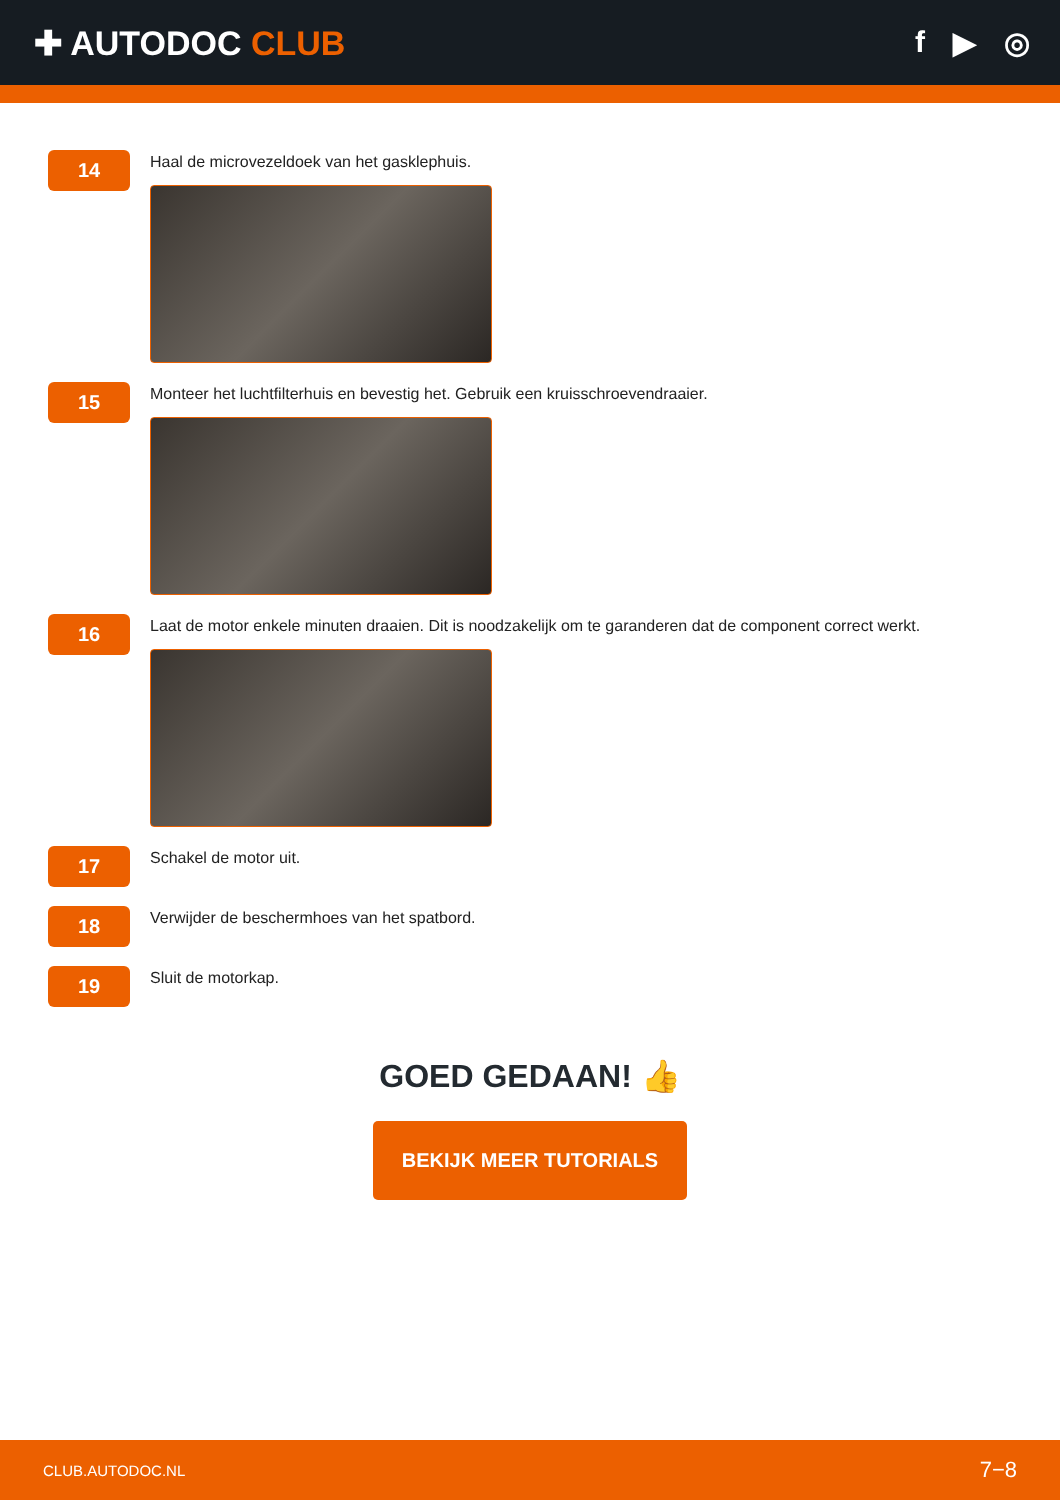✚ AUTODOC CLUB f ▶ ◎
14
Haal de microvezeldoek van het gasklephuis.
15
Monteer het luchtfilterhuis en bevestig het. Gebruik een kruisschroevendraaier.
16
Laat de motor enkele minuten draaien. Dit is noodzakelijk om te garanderen dat de component correct werkt.
17
Schakel de motor uit.
18
Verwijder de beschermhoes van het spatbord.
19
Sluit de motorkap.
GOED GEDAAN! 👍
BEKIJK MEER TUTORIALS
CLUB.AUTODOC.NL 7−8